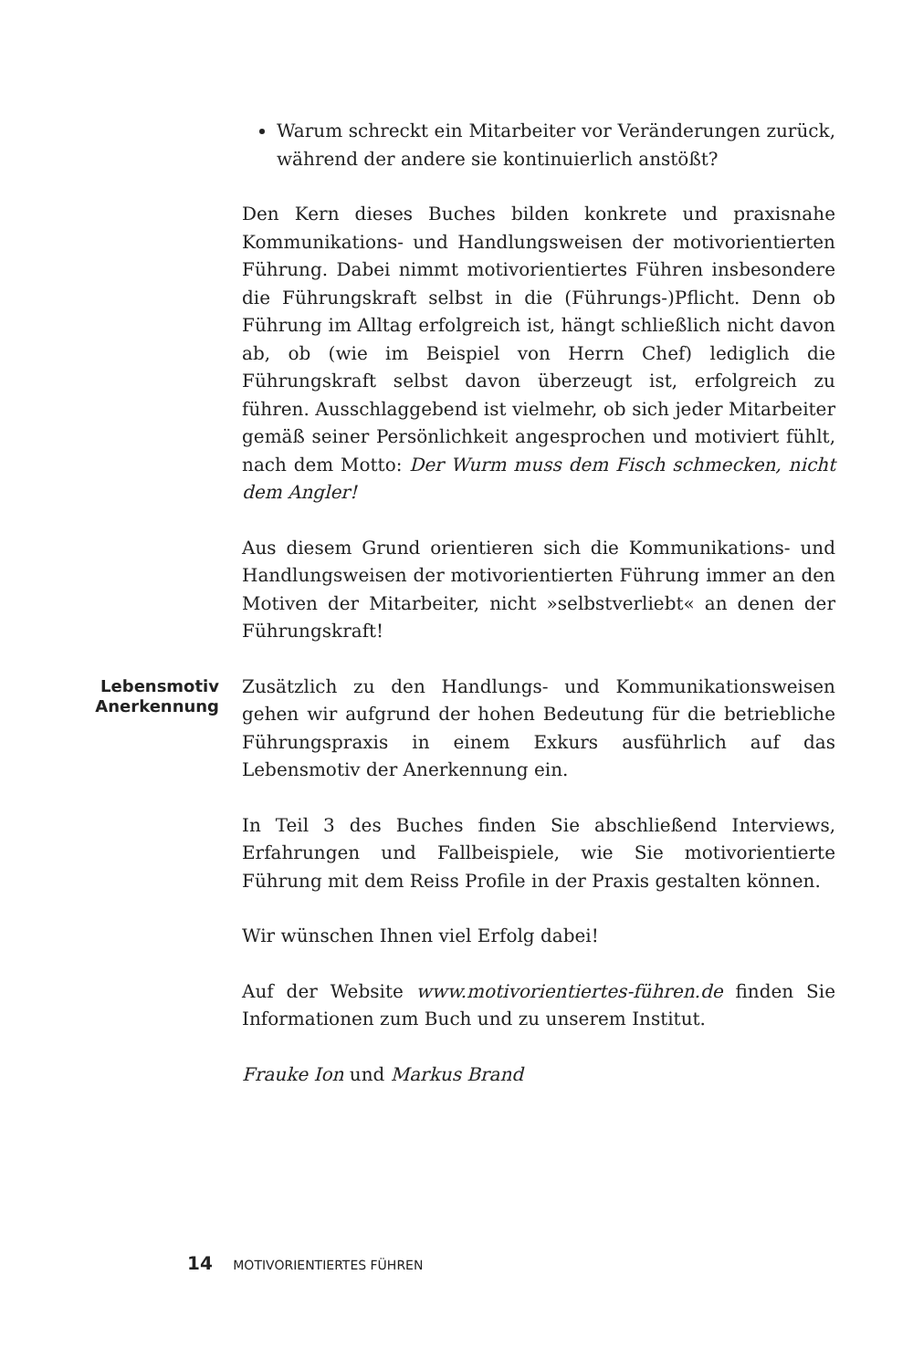Warum schreckt ein Mitarbeiter vor Veränderungen zurück, während der andere sie kontinuierlich anstößt?
Den Kern dieses Buches bilden konkrete und praxisnahe Kommunikations- und Handlungsweisen der motivorientierten Führung. Dabei nimmt motivorientiertes Führen insbesondere die Führungskraft selbst in die (Führungs-)Pflicht. Denn ob Führung im Alltag erfolgreich ist, hängt schließlich nicht davon ab, ob (wie im Beispiel von Herrn Chef) lediglich die Führungskraft selbst davon überzeugt ist, erfolgreich zu führen. Ausschlaggebend ist vielmehr, ob sich jeder Mitarbeiter gemäß seiner Persönlichkeit angesprochen und motiviert fühlt, nach dem Motto: Der Wurm muss dem Fisch schmecken, nicht dem Angler!
Aus diesem Grund orientieren sich die Kommunikations- und Handlungsweisen der motivorientierten Führung immer an den Motiven der Mitarbeiter, nicht »selbstverliebt« an denen der Führungskraft!
Lebensmotiv
Anerkennung
Zusätzlich zu den Handlungs- und Kommunikationsweisen gehen wir aufgrund der hohen Bedeutung für die betriebliche Führungspraxis in einem Exkurs ausführlich auf das Lebensmotiv der Anerkennung ein.
In Teil 3 des Buches finden Sie abschließend Interviews, Erfahrungen und Fallbeispiele, wie Sie motivorientierte Führung mit dem Reiss Profile in der Praxis gestalten können.
Wir wünschen Ihnen viel Erfolg dabei!
Auf der Website www.motivorientiertes-führen.de finden Sie Informationen zum Buch und zu unserem Institut.
Frauke Ion und Markus Brand
14 MOTIVORIENTIERTES FÜHREN